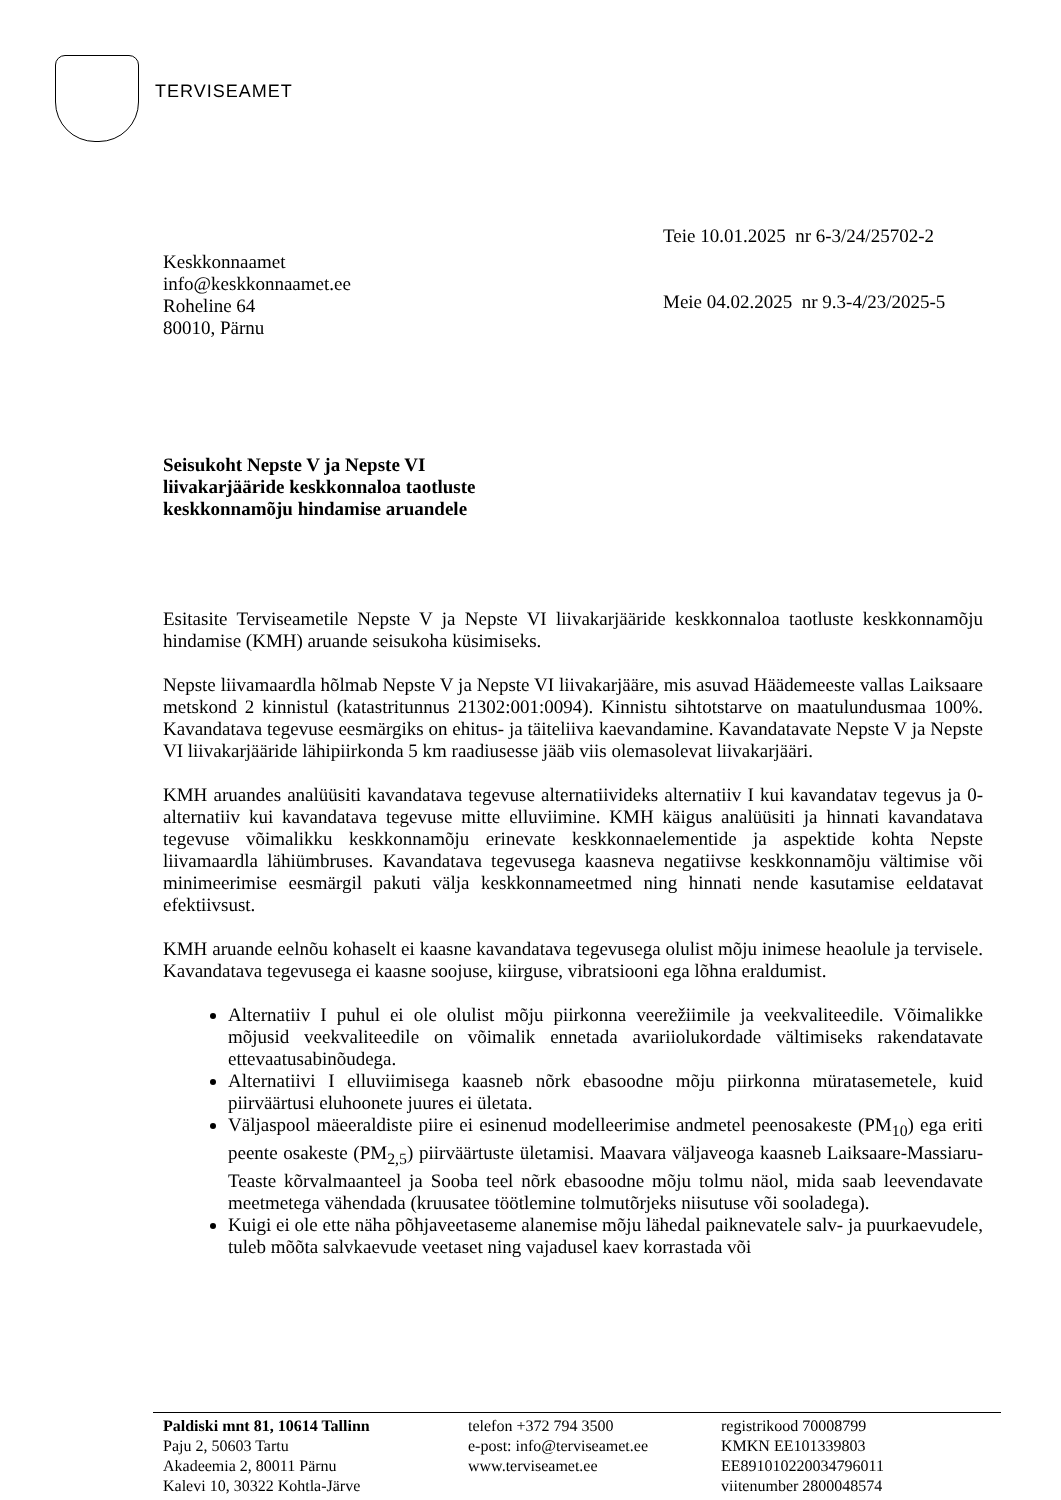TERVISEAMET
Keskkonnaamet
info@keskkonnaamet.ee
Roheline 64
80010, Pärnu
Teie 10.01.2025 nr 6-3/24/25702-2
Meie 04.02.2025 nr 9.3-4/23/2025-5
Seisukoht Nepste V ja Nepste VI
liivakarjääride keskkonnaloa taotluste
keskkonnamõju hindamise aruandele
Esitasite Terviseametile Nepste V ja Nepste VI liivakarjääride keskkonnaloa taotluste keskkonnamõju hindamise (KMH) aruande seisukoha küsimiseks.
Nepste liivamaardla hõlmab Nepste V ja Nepste VI liivakarjääre, mis asuvad Häädemeeste vallas Laiksaare metskond 2 kinnistul (katastritunnus 21302:001:0094). Kinnistu sihtotstarve on maatulundusmaa 100%. Kavandatava tegevuse eesmärgiks on ehitus- ja täiteliiva kaevandamine. Kavandatavate Nepste V ja Nepste VI liivakarjääride lähipiirkonda 5 km raadiusesse jääb viis olemasolevat liivakarjääri.
KMH aruandes analüüsiti kavandatava tegevuse alternatiivideks alternatiiv I kui kavandatav tegevus ja 0-alternatiiv kui kavandatava tegevuse mitte elluviimine. KMH käigus analüüsiti ja hinnati kavandatava tegevuse võimalikku keskkonnamõju erinevate keskkonnaelementide ja aspektide kohta Nepste liivamaardla lähiümbruses. Kavandatava tegevusega kaasneva negatiivse keskkonnamõju vältimise või minimeerimise eesmärgil pakuti välja keskkonnameetmed ning hinnati nende kasutamise eeldatavat efektiivsust.
KMH aruande eelnõu kohaselt ei kaasne kavandatava tegevusega olulist mõju inimese heaolule ja tervisele. Kavandatava tegevusega ei kaasne soojuse, kiirguse, vibratsiooni ega lõhna eraldumist.
Alternatiiv I puhul ei ole olulist mõju piirkonna veerežiimile ja veekvaliteedile. Võimalikke mõjusid veekvaliteedile on võimalik ennetada avariiolukordade vältimiseks rakendatavate ettevaatusabinõudega.
Alternatiivi I elluviimisega kaasneb nõrk ebasoodne mõju piirkonna müratasemetele, kuid piirväärtusi eluhoonete juures ei ületata.
Väljaspool mäeeraldiste piire ei esinenud modelleerimise andmetel peenosakeste (PM<sub>10</sub>) ega eriti peente osakeste (PM<sub>2,5</sub>) piirväärtuste ületamisi. Maavara väljaveoga kaasneb Laiksaare-Massiaru-Teaste kõrvalmaanteel ja Sooba teel nõrk ebasoodne mõju tolmu näol, mida saab leevendavate meetmetega vähendada (kruusatee töötlemine tolmutõrjeks niisutuse või sooladega).
Kuigi ei ole ette näha põhjaveetaseme alanemise mõju lähedal paiknevatele salv- ja puurkaevudele, tuleb mõõta salvkaevude veetaset ning vajadusel kaev korrastada või
Paldiski mnt 81, 10614 Tallinn
Paju 2, 50603 Tartu
Akadeemia 2, 80011 Pärnu
Kalevi 10, 30322 Kohtla-Järve
telefon +372 794 3500
e-post: info@terviseamet.ee
www.terviseamet.ee
registrikood 70008799
KMKN EE101339803
EE891010220034796011
viitenumber 2800048574